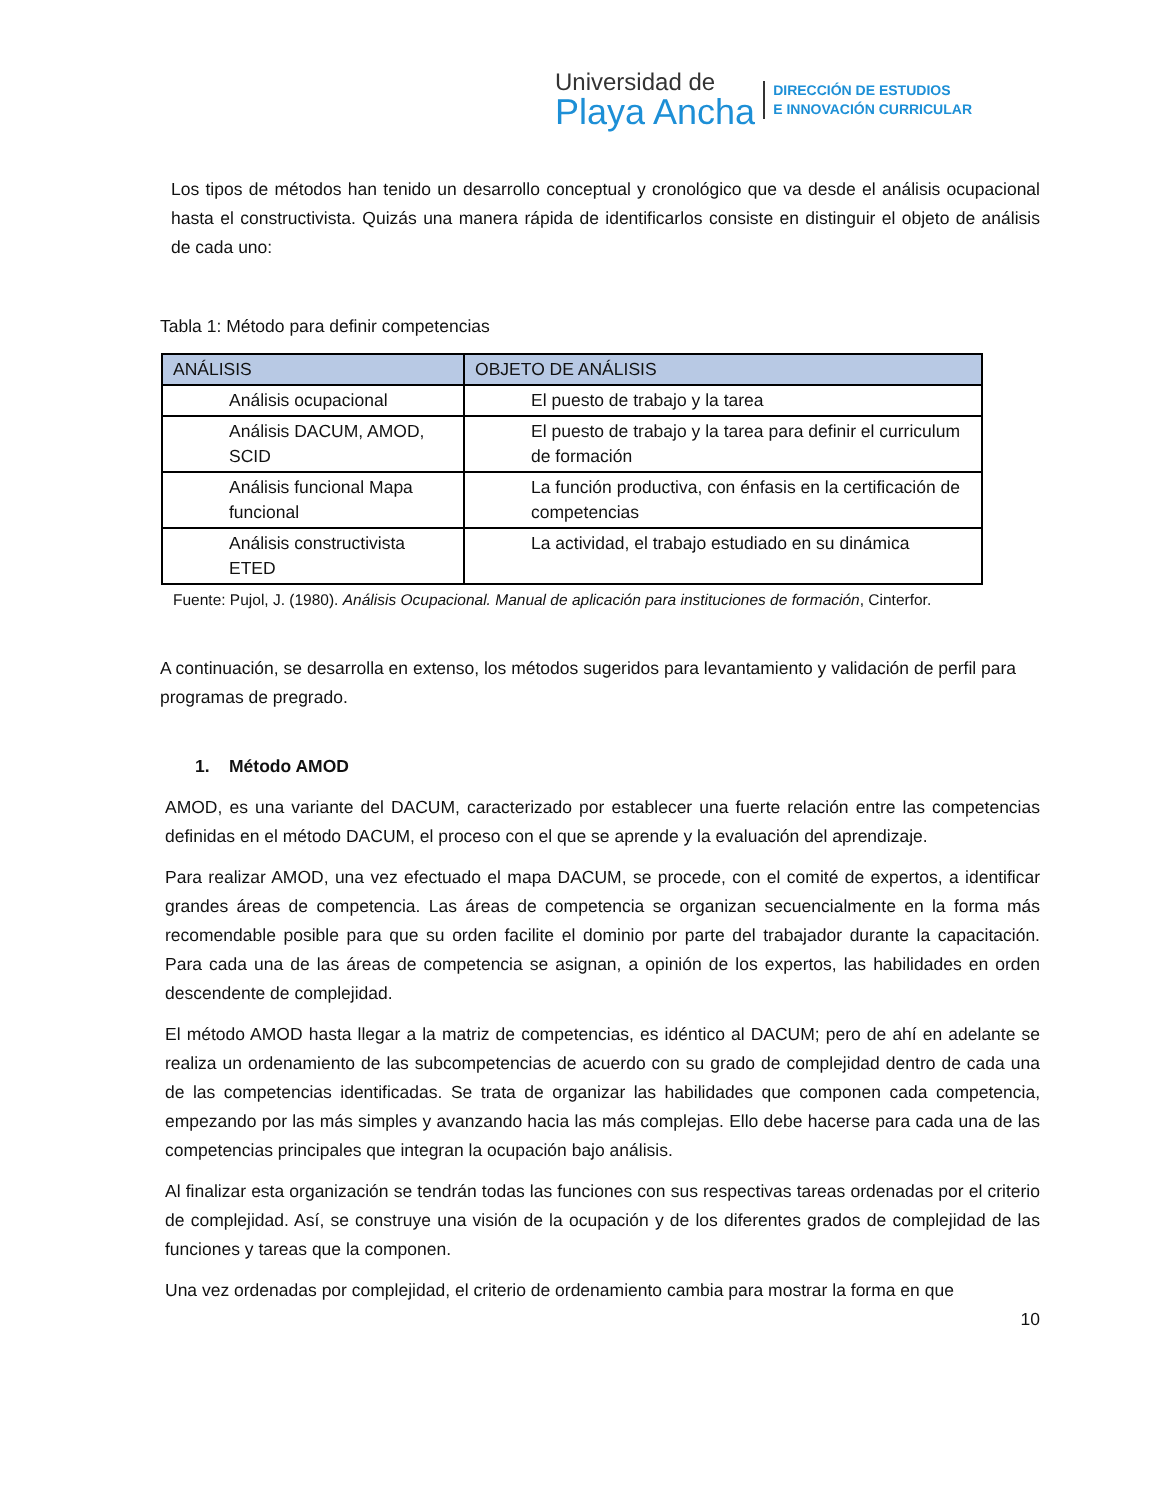Universidad de
Playa Ancha
DIRECCIÓN DE ESTUDIOS
E INNOVACIÓN CURRICULAR
Los tipos de métodos han tenido un desarrollo conceptual y cronológico que va desde el análisis ocupacional hasta el constructivista. Quizás una manera rápida de identificarlos consiste en distinguir el objeto de análisis de cada uno:
Tabla 1: Método para definir competencias
| ANÁLISIS | OBJETO DE ANÁLISIS |
| --- | --- |
| Análisis ocupacional | El puesto de trabajo y la tarea |
| Análisis DACUM, AMOD, SCID | El puesto de trabajo y la tarea para definir el curriculum de formación |
| Análisis funcional Mapa funcional | La función productiva, con énfasis en la certificación de competencias |
| Análisis constructivista ETED | La actividad, el trabajo estudiado en su dinámica |
Fuente: Pujol, J. (1980). Análisis Ocupacional. Manual de aplicación para instituciones de formación, Cinterfor.
A continuación, se desarrolla en extenso, los métodos sugeridos para levantamiento y validación de perfil para programas de pregrado.
1. Método AMOD
AMOD, es una variante del DACUM, caracterizado por establecer una fuerte relación entre las competencias definidas en el método DACUM, el proceso con el que se aprende y la evaluación del aprendizaje.
Para realizar AMOD, una vez efectuado el mapa DACUM, se procede, con el comité de expertos, a identificar grandes áreas de competencia. Las áreas de competencia se organizan secuencialmente en la forma más recomendable posible para que su orden facilite el dominio por parte del trabajador durante la capacitación. Para cada una de las áreas de competencia se asignan, a opinión de los expertos, las habilidades en orden descendente de complejidad.
El método AMOD hasta llegar a la matriz de competencias, es idéntico al DACUM; pero de ahí en adelante se realiza un ordenamiento de las subcompetencias de acuerdo con su grado de complejidad dentro de cada una de las competencias identificadas. Se trata de organizar las habilidades que componen cada competencia, empezando por las más simples y avanzando hacia las más complejas. Ello debe hacerse para cada una de las competencias principales que integran la ocupación bajo análisis.
Al finalizar esta organización se tendrán todas las funciones con sus respectivas tareas ordenadas por el criterio de complejidad. Así, se construye una visión de la ocupación y de los diferentes grados de complejidad de las funciones y tareas que la componen.
Una vez ordenadas por complejidad, el criterio de ordenamiento cambia para mostrar la forma en que
10